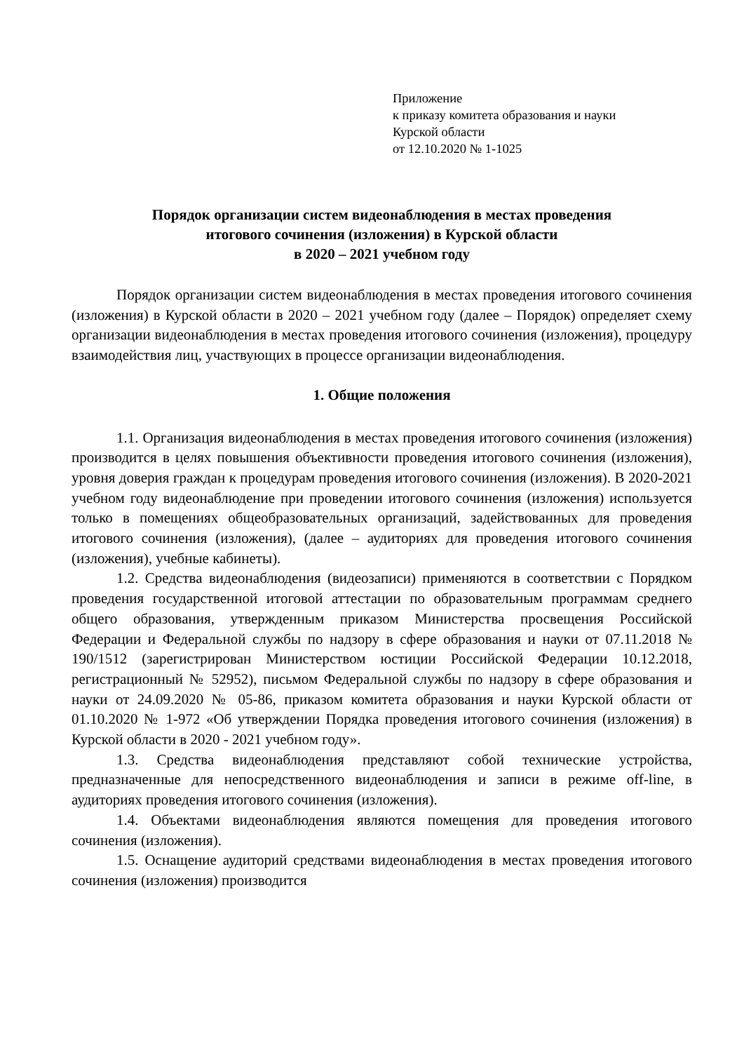Приложение
к приказу комитета образования и науки
Курской области
от 12.10.2020 № 1-1025
Порядок организации систем видеонаблюдения в местах проведения
итогового сочинения (изложения) в Курской области
в 2020 – 2021 учебном году
Порядок организации систем видеонаблюдения в местах проведения итогового сочинения (изложения) в Курской области в 2020 – 2021 учебном году (далее – Порядок) определяет схему организации видеонаблюдения в местах проведения итогового сочинения (изложения), процедуру взаимодействия лиц, участвующих в процессе организации видеонаблюдения.
1. Общие положения
1.1. Организация видеонаблюдения в местах проведения итогового сочинения (изложения) производится в целях повышения объективности проведения итогового сочинения (изложения), уровня доверия граждан к процедурам проведения итогового сочинения (изложения). В 2020-2021 учебном году видеонаблюдение при проведении итогового сочинения (изложения) используется только в помещениях общеобразовательных организаций, задействованных для проведения итогового сочинения (изложения), (далее – аудиториях для проведения итогового сочинения (изложения), учебные кабинеты).
1.2. Средства видеонаблюдения (видеозаписи) применяются в соответствии с Порядком проведения государственной итоговой аттестации по образовательным программам среднего общего образования, утвержденным приказом Министерства просвещения Российской Федерации и Федеральной службы по надзору в сфере образования и науки от 07.11.2018 № 190/1512 (зарегистрирован Министерством юстиции Российской Федерации 10.12.2018, регистрационный № 52952), письмом Федеральной службы по надзору в сфере образования и науки от 24.09.2020 № 05-86, приказом комитета образования и науки Курской области от 01.10.2020 № 1-972 «Об утверждении Порядка проведения итогового сочинения (изложения) в Курской области в 2020 - 2021 учебном году».
1.3. Средства видеонаблюдения представляют собой технические устройства, предназначенные для непосредственного видеонаблюдения и записи в режиме off-line, в аудиториях проведения итогового сочинения (изложения).
1.4. Объектами видеонаблюдения являются помещения для проведения итогового сочинения (изложения).
1.5. Оснащение аудиторий средствами видеонаблюдения в местах проведения итогового сочинения (изложения) производится